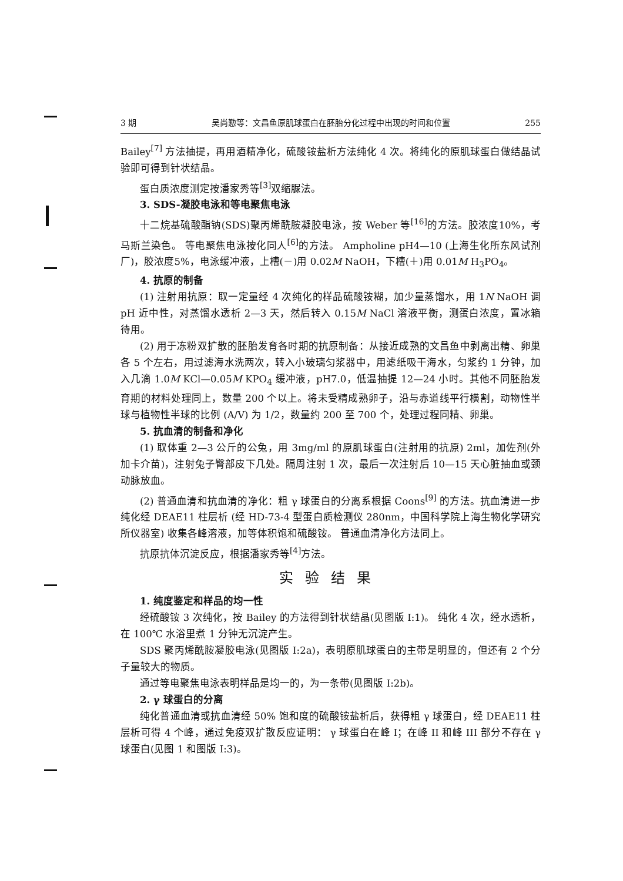3 期 吴尚懃等：文昌鱼原肌球蛋白在胚胎分化过程中出现的时间和位置 255
Bailey<sup>[7]</sup> 方法抽提，再用酒精净化，硫酸铵盐析方法纯化 4 次。将纯化的原肌球蛋白做结晶试验即可得到针状结晶。
蛋白质浓度测定按潘家秀等<sup>[3]</sup>双缩脲法。
3. SDS-凝胶电泳和等电聚焦电泳
十二烷基硫酸酯钠(SDS)聚丙烯酰胺凝胶电泳，按 Weber 等<sup>[16]</sup>的方法。胶浓度10%，考马斯兰染色。 等电聚焦电泳按化同人<sup>[6]</sup>的方法。 Ampholine pH4—10 (上海生化所东风试剂厂)，胶浓度5%，电泳缓冲液，上槽(－)用 0.02M NaOH，下槽(＋)用 0.01M H<sub>3</sub>PO<sub>4</sub>。
4. 抗原的制备
(1) 注射用抗原：取一定量经 4 次纯化的样品硫酸铵糊，加少量蒸馏水，用 1N NaOH 调 pH 近中性，对蒸馏水透析 2—3 天，然后转入 0.15M NaCl 溶液平衡，测蛋白浓度，置冰箱待用。
(2) 用于冻粉双扩散的胚胎发育各时期的抗原制备：从接近成熟的文昌鱼中剥离出精、卵巢各 5 个左右，用过滤海水洗两次，转入小玻璃匀浆器中，用滤纸吸干海水，匀浆约 1 分钟，加入几滴 1.0M KCl—0.05M KPO<sub>4</sub> 缓冲液，pH7.0，低温抽提 12—24 小时。其他不同胚胎发育期的材料处理同上，数量 200 个以上。将未受精成熟卵子，沿与赤道线平行横割，动物性半球与植物性半球的比例 (A/V) 为 1/2，数量约 200 至 700 个，处理过程同精、卵巢。
5. 抗血清的制备和净化
(1) 取体重 2—3 公斤的公兔，用 3mg/ml 的原肌球蛋白(注射用的抗原) 2ml，加佐剂(外加卡介苗)，注射兔子臀部皮下几处。隔周注射 1 次，最后一次注射后 10—15 天心脏抽血或颈动脉放血。
(2) 普通血清和抗血清的净化：粗 γ 球蛋白的分离系根据 Coons<sup>[9]</sup> 的方法。抗血清进一步纯化经 DEAE11 柱层析 (经 HD-73-4 型蛋白质检测仪 280nm，中国科学院上海生物化学研究所仪器室) 收集各峰溶液，加等体积饱和硫酸铵。 普通血清净化方法同上。
抗原抗体沉淀反应，根据潘家秀等<sup>[4]</sup>方法。
实验结果
1. 纯度鉴定和样品的均一性
经硫酸铵 3 次纯化，按 Bailey 的方法得到针状结晶(见图版 I:1)。 纯化 4 次，经水透析，在 100℃ 水浴里煮 1 分钟无沉淀产生。
SDS 聚丙烯酰胺凝胶电泳(见图版 I:2a)，表明原肌球蛋白的主带是明显的，但还有 2 个分子量较大的物质。
通过等电聚焦电泳表明样品是均一的，为一条带(见图版 I:2b)。
2. γ 球蛋白的分离
纯化普通血清或抗血清经 50% 饱和度的硫酸铵盐析后，获得粗 γ 球蛋白，经 DEAE11 柱层析可得 4 个峰，通过免疫双扩散反应证明： γ 球蛋白在峰 I；在峰 II 和峰 III 部分不存在 γ 球蛋白(见图 1 和图版 I:3)。